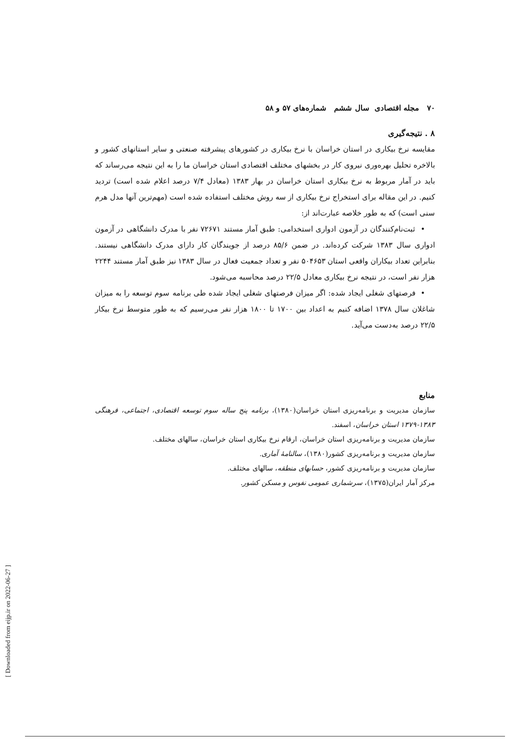۷۰ مجله اقتصادی سال ششم شماره‌های ۵۷ و ۵۸
۸ . نتیجه‌گیری
مقایسه نرخ بیکاری در استان خراسان با نرخ بیکاری در کشورهای پیشرفته صنعتی و سایر استانهای کشور و بالاخره تحلیل بهره‌وری نیروی کار در بخشهای مختلف اقتصادی استان خراسان ما را به این نتیجه می‌رساند که باید در آمار مربوط به نرخ بیکاری استان خراسان در بهار ۱۳۸۳ (معادل ۷/۴ درصد اعلام شده است) تردید کنیم. در این مقاله برای استخراج نرخ بیکاری از سه روش مختلف استفاده شده است (مهم‌ترین آنها مدل هرم سنی است) که به طور خلاصه عبارت‌اند از:
• ثبت‌نام‌کنندگان در آزمون ادواری استخدامی: طبق آمار مستند ۷۲۶۷۱ نفر با مدرک دانشگاهی در آزمون ادواری سال ۱۳۸۳ شرکت کرده‌اند. در ضمن ۸۵/۶ درصد از جویندگان کار دارای مدرک دانشگاهی نیستند. بنابراین تعداد بیکاران واقعی استان ۵۰۴۶۵۳ نفر و تعداد جمعیت فعال در سال ۱۳۸۳ نیز طبق آمار مستند ۲۲۴۴ هزار نفر است، در نتیجه نرخ بیکاری معادل ۲۲/۵ درصد محاسبه می‌شود.
• فرصتهای شغلی ایجاد شده: اگر میزان فرصتهای شغلی ایجاد شده طی برنامه سوم توسعه را به میزان شاغلان سال ۱۳۷۸ اضافه کنیم به اعداد بین ۱۷۰۰ تا ۱۸۰۰ هزار نفر می‌رسیم که به طور متوسط نرخ بیکار ۲۲/۵ درصد به‌دست می‌آید.
منابع
سازمان مدیریت و برنامه‌ریزی استان خراسان(۱۳۸۰)، برنامه پنج ساله سوم توسعه اقتصادی، اجتماعی، فرهنگی ۱۳۸۳-۱۳۷۹ استان خراسان، اسفند.
سازمان مدیریت و برنامه‌ریزی استان خراسان، ارقام نرخ بیکاری استان خراسان، سالهای مختلف.
سازمان مدیریت و برنامه‌ریزی کشور(۱۳۸۰)، سالنامهٔ آماری.
سازمان مدیریت و برنامه‌ریزی کشور، حسابهای منطقه، سالهای مختلف.
مرکز آمار ایران(۱۳۷۵)، سرشماری عمومی نفوس و مسکن کشور.
[ Downloaded from eijp.ir on 2022-06-27 ]